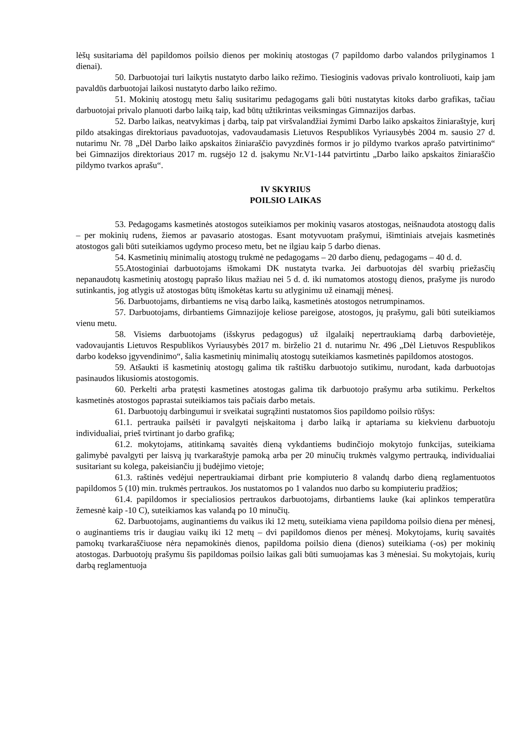lėšų susitariama dėl papildomos poilsio dienos per mokinių atostogas (7 papildomo darbo valandos prilyginamos 1 dienai).
50. Darbuotojai turi laikytis nustatyto darbo laiko režimo. Tiesioginis vadovas privalo kontroliuoti, kaip jam pavaldūs darbuotojai laikosi nustatyto darbo laiko režimo.
51. Mokinių atostogų metu šalių susitarimu pedagogams gali būti nustatytas kitoks darbo grafikas, tačiau darbuotojai privalo planuoti darbo laiką taip, kad būtų užtikrintas veiksmingas Gimnazijos darbas.
52. Darbo laikas, neatvykimas į darbą, taip pat viršvalandžiai žymimi Darbo laiko apskaitos žiniaraštyje, kurį pildo atsakingas direktoriaus pavaduotojas, vadovaudamasis Lietuvos Respublikos Vyriausybės 2004 m. sausio 27 d. nutarimu Nr. 78 „Dėl Darbo laiko apskaitos žiniaraščio pavyzdinės formos ir jo pildymo tvarkos aprašo patvirtinimo“ bei Gimnazijos direktoriaus 2017 m. rugsėjo 12 d. įsakymu Nr.V1-144 patvirtintu „Darbo laiko apskaitos žiniaraščio pildymo tvarkos aprašu“.
IV SKYRIUS
POILSIO LAIKAS
53. Pedagogams kasmetinės atostogos suteikiamos per mokinių vasaros atostogas, neišnaudota atostogų dalis – per mokinių rudens, žiemos ar pavasario atostogas. Esant motyvuotam prašymui, išimtiniais atvejais kasmetinės atostogos gali būti suteikiamos ugdymo proceso metu, bet ne ilgiau kaip 5 darbo dienas.
54. Kasmetinių minimalių atostogų trukmė ne pedagogams – 20 darbo dienų, pedagogams – 40 d. d.
55.Atostoginiai darbuotojams išmokami DK nustatyta tvarka. Jei darbuotojas dėl svarbių priežasčių nepanaudotų kasmetinių atostogų paprašo likus mažiau nei 5 d. d. iki numatomos atostogų dienos, prašyme jis nurodo sutinkantis, jog atlygis už atostogas būtų išmokėtas kartu su atlyginimu už einamąjį mėnesį.
56. Darbuotojams, dirbantiems ne visą darbo laiką, kasmetinės atostogos netrumpinamos.
57. Darbuotojams, dirbantiems Gimnazijoje keliose pareigose, atostogos, jų prašymu, gali būti suteikiamos vienu metu.
58. Visiems darbuotojams (išskyrus pedagogus) už ilgalaikį nepertraukiamą darbą darbovietėje, vadovaujantis Lietuvos Respublikos Vyriausybės 2017 m. birželio 21 d. nutarimu Nr. 496 „Dėl Lietuvos Respublikos darbo kodekso įgyvendinimo“, šalia kasmetinių minimalių atostogų suteikiamos kasmetinės papildomos atostogos.
59. Atšaukti iš kasmetinių atostogų galima tik raštišku darbuotojo sutikimu, nurodant, kada darbuotojas pasinaudos likusiomis atostogomis.
60. Perkelti arba pratęsti kasmetines atostogas galima tik darbuotojo prašymu arba sutikimu. Perkeltos kasmetinės atostogos paprastai suteikiamos tais pačiais darbo metais.
61. Darbuotojų darbingumui ir sveikatai sugrąžinti nustatomos šios papildomo poilsio rūšys:
61.1. pertrauka pailsėti ir pavalgyti neįskaitoma į darbo laiką ir aptariama su kiekvienu darbuotoju individualiai, prieš tvirtinant jo darbo grafiką;
61.2. mokytojams, atitinkamą savaitės dieną vykdantiems budinčiojo mokytojo funkcijas, suteikiama galimybė pavalgyti per laisvą jų tvarkaraštyje pamoką arba per 20 minučių trukmės valgymo pertrauką, individualiai susitariant su kolega, pakeisiančiu jį budėjimo vietoje;
61.3. raštinės vedėjui nepertraukiamai dirbant prie kompiuterio 8 valandų darbo dieną reglamentuotos papildomos 5 (10) min. trukmės pertraukos. Jos nustatomos po 1 valandos nuo darbo su kompiuteriu pradžios;
61.4. papildomos ir specialiosios pertraukos darbuotojams, dirbantiems lauke (kai aplinkos temperatūra žemesnė kaip -10 C), suteikiamos kas valandą po 10 minučių.
62. Darbuotojams, auginantiems du vaikus iki 12 metų, suteikiama viena papildoma poilsio diena per mėnesį, o auginantiems tris ir daugiau vaikų iki 12 metų – dvi papildomos dienos per mėnesį. Mokytojams, kurių savaitės pamokų tvarkaraščiuose nėra nepamokinės dienos, papildoma poilsio diena (dienos) suteikiama (-os) per mokinių atostogas. Darbuotojų prašymu šis papildomas poilsio laikas gali būti sumuojamas kas 3 mėnesiai. Su mokytojais, kurių darbą reglamentuoja